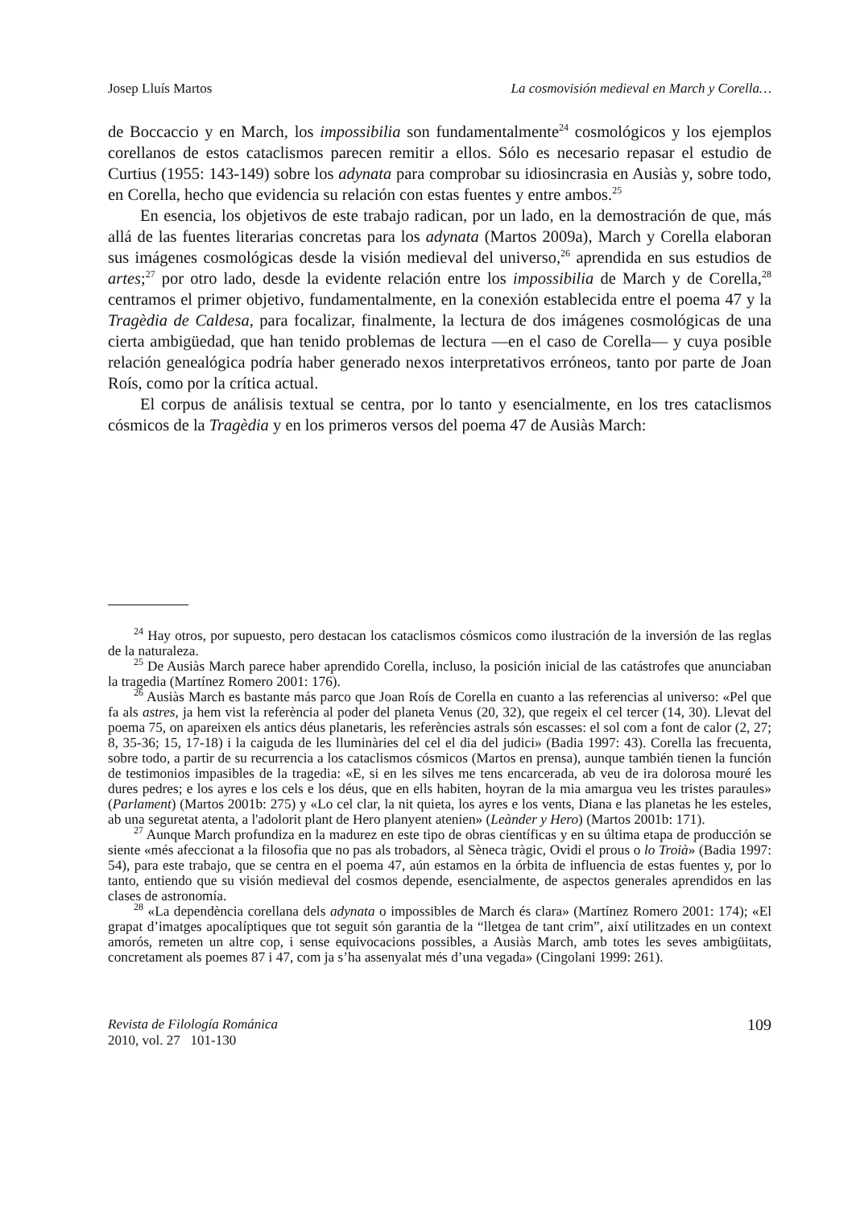Josep Lluís Martos La cosmovisión medieval en March y Corella…
de Boccaccio y en March, los impossibilia son fundamentalmente<sup>24</sup> cosmológicos y los ejemplos corellanos de estos cataclismos parecen remitir a ellos. Sólo es necesario repasar el estudio de Curtius (1955: 143-149) sobre los adynata para comprobar su idiosincrasia en Ausiàs y, sobre todo, en Corella, hecho que evidencia su relación con estas fuentes y entre ambos.<sup>25</sup>
En esencia, los objetivos de este trabajo radican, por un lado, en la demostración de que, más allá de las fuentes literarias concretas para los adynata (Martos 2009a), March y Corella elaboran sus imágenes cosmológicas desde la visión medieval del universo,<sup>26</sup> aprendida en sus estudios de artes;<sup>27</sup> por otro lado, desde la evidente relación entre los impossibilia de March y de Corella,<sup>28</sup> centramos el primer objetivo, fundamentalmente, en la conexión establecida entre el poema 47 y la Tragèdia de Caldesa, para focalizar, finalmente, la lectura de dos imágenes cosmológicas de una cierta ambigüedad, que han tenido problemas de lectura —en el caso de Corella— y cuya posible relación genealógica podría haber generado nexos interpretativos erróneos, tanto por parte de Joan Roís, como por la crítica actual.
El corpus de análisis textual se centra, por lo tanto y esencialmente, en los tres cataclismos cósmicos de la Tragèdia y en los primeros versos del poema 47 de Ausiàs March:
<sup>24</sup> Hay otros, por supuesto, pero destacan los cataclismos cósmicos como ilustración de la inversión de las reglas de la naturaleza.
<sup>25</sup> De Ausiàs March parece haber aprendido Corella, incluso, la posición inicial de las catástrofes que anunciaban la tragedia (Martínez Romero 2001: 176).
<sup>26</sup> Ausiàs March es bastante más parco que Joan Roís de Corella en cuanto a las referencias al universo: «Pel que fa als astres, ja hem vist la referència al poder del planeta Venus (20, 32), que regeix el cel tercer (14, 30). Llevat del poema 75, on apareixen els antics déus planetaris, les referències astrals són escasses: el sol com a font de calor (2, 27; 8, 35-36; 15, 17-18) i la caiguda de les lluminàries del cel el dia del judici» (Badia 1997: 43). Corella las frecuenta, sobre todo, a partir de su recurrencia a los cataclismos cósmicos (Martos en prensa), aunque también tienen la función de testimonios impasibles de la tragedia: «E, si en les silves me tens encarcerada, ab veu de ira dolorosa mouré les dures pedres; e los ayres e los cels e los déus, que en ells habiten, hoyran de la mia amargua veu les tristes paraules» (Parlament) (Martos 2001b: 275) y «Lo cel clar, la nit quieta, los ayres e los vents, Diana e las planetas he les esteles, ab una seguretat atenta, a l'adolorit plant de Hero planyent atenien» (Leànder y Hero) (Martos 2001b: 171).
<sup>27</sup> Aunque March profundiza en la madurez en este tipo de obras científicas y en su última etapa de producción se siente «més afeccionat a la filosofia que no pas als trobadors, al Sèneca tràgic, Ovidi el prous o lo Troià» (Badia 1997: 54), para este trabajo, que se centra en el poema 47, aún estamos en la órbita de influencia de estas fuentes y, por lo tanto, entiendo que su visión medieval del cosmos depende, esencialmente, de aspectos generales aprendidos en las clases de astronomía.
<sup>28</sup> «La dependència corellana dels adynata o impossibles de March és clara» (Martínez Romero 2001: 174); «El grapat d’imatges apocalíptiques que tot seguit són garantia de la “lletgea de tant crim”, així utilitzades en un context amorós, remeten un altre cop, i sense equivocacions possibles, a Ausiàs March, amb totes les seves ambigüitats, concretament als poemes 87 i 47, com ja s’ha assenyalat més d’una vegada» (Cingolani 1999: 261).
Revista de Filología Románica
2010, vol. 27 101-130
109